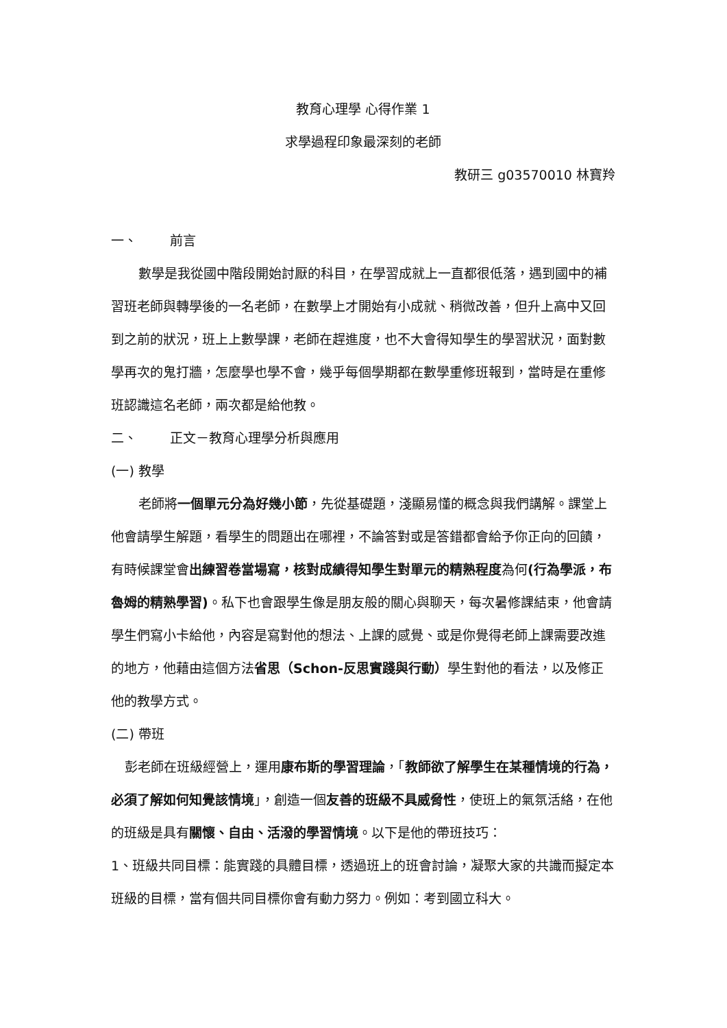教育心理學 心得作業 1
求學過程印象最深刻的老師
教研三 g03570010 林寶羚
一、 前言
數學是我從國中階段開始討厭的科目，在學習成就上一直都很低落，遇到國中的補習班老師與轉學後的一名老師，在數學上才開始有小成就、稍微改善，但升上高中又回到之前的狀況，班上上數學課，老師在趕進度，也不大會得知學生的學習狀況，面對數學再次的鬼打牆，怎麼學也學不會，幾乎每個學期都在數學重修班報到，當時是在重修班認識這名老師，兩次都是給他教。
二、 正文－教育心理學分析與應用
(一) 教學
老師將一個單元分為好幾小節，先從基礎題，淺顯易懂的概念與我們講解。課堂上他會請學生解題，看學生的問題出在哪裡，不論答對或是答錯都會給予你正向的回饋，有時候課堂會出練習卷當場寫，核對成績得知學生對單元的精熟程度為何(行為學派，布魯姆的精熟學習)。私下也會跟學生像是朋友般的關心與聊天，每次暑修課結束，他會請學生們寫小卡給他，內容是寫對他的想法、上課的感覺、或是你覺得老師上課需要改進的地方，他藉由這個方法省思（Schon-反思實踐與行動）學生對他的看法，以及修正他的教學方式。
(二) 帶班
彭老師在班級經營上，運用康布斯的學習理論，「教師欲了解學生在某種情境的行為，必須了解如何知覺該情境」，創造一個友善的班級不具威脅性，使班上的氣氛活絡，在他的班級是具有關懷、自由、活潑的學習情境。以下是他的帶班技巧：
1、班級共同目標：能實踐的具體目標，透過班上的班會討論，凝聚大家的共識而擬定本班級的目標，當有個共同目標你會有動力努力。例如：考到國立科大。